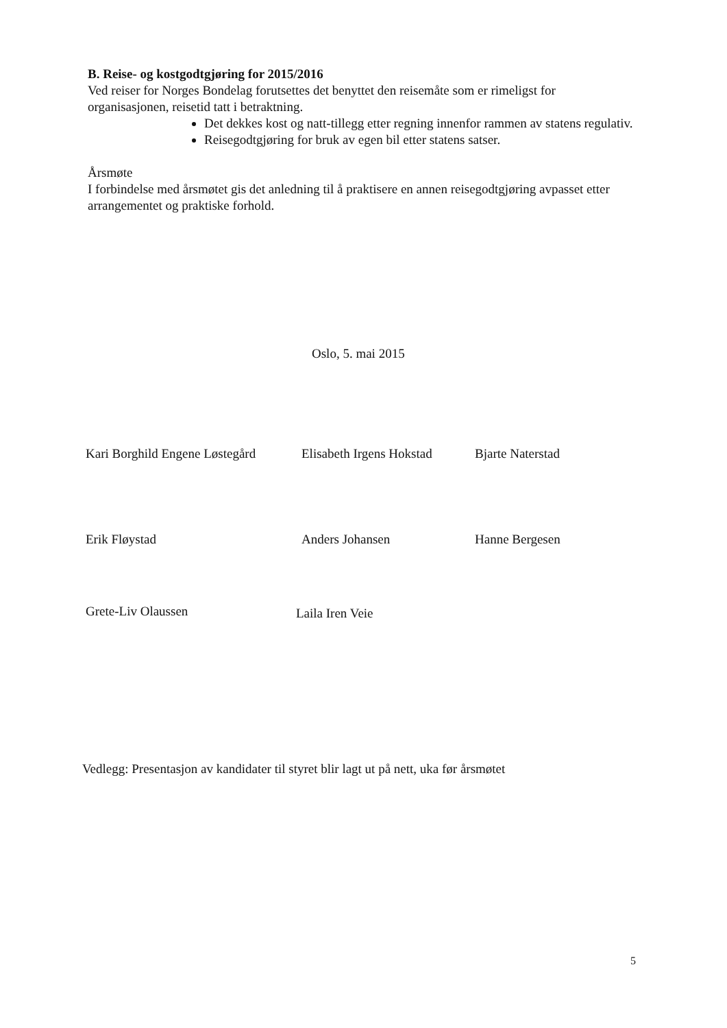B. Reise- og kostgodtgjøring for 2015/2016
Ved reiser for Norges Bondelag forutsettes det benyttet den reisemåte som er rimeligst for organisasjonen, reisetid tatt i betraktning.
Det dekkes kost og natt-tillegg etter regning innenfor rammen av statens regulativ.
Reisegodtgjøring for bruk av egen bil etter statens satser.
Årsmøte
I forbindelse med årsmøtet gis det anledning til å praktisere en annen reisegodtgjøring avpasset etter arrangementet og praktiske forhold.
Oslo, 5. mai 2015
Kari Borghild Engene Løstegård Elisabeth Irgens Hokstad Bjarte Naterstad
Erik Fløystad Anders Johansen Hanne Bergesen
Grete-Liv Olaussen Laila Iren Veie
Vedlegg: Presentasjon av kandidater til styret blir lagt ut på nett, uka før årsmøtet
5